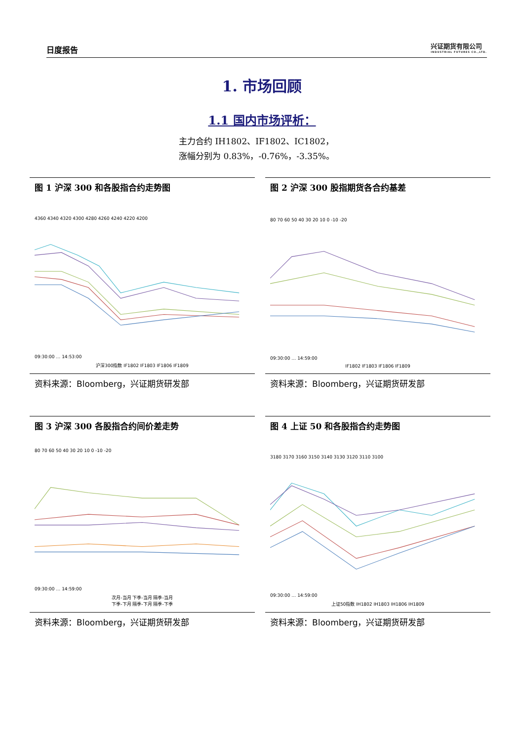日度报告
兴证期货有限公司
INDUSTRIAL FUTURES CO.,LTD.
1. 市场回顾
1.1 国内市场评析：
主力合约 IH1802、IF1802、IC1802，
涨幅分别为 0.83%，-0.76%，-3.35%。
图 1 沪深 300 和各股指合约走势图
4360 4340 4320 4300 4280 4260 4240 4220 4200
09:30:00 … 14:53:00
沪深300指数 IF1802 IF1803 IF1806 IF1809
资料来源：Bloomberg，兴证期货研发部
图 2 沪深 300 股指期货各合约基差
80 70 60 50 40 30 20 10 0 -10 -20
09:30:00 … 14:59:00
IF1802 IF1803 IF1806 IF1809
资料来源：Bloomberg，兴证期货研发部
图 3 沪深 300 各股指合约间价差走势
80 70 60 50 40 30 20 10 0 -10 -20
09:30:00 … 14:59:00
次月-当月 下季-当月 隔季-当月
下季-下月 隔季-下月 隔季-下季
资料来源：Bloomberg，兴证期货研发部
图 4 上证 50 和各股指合约走势图
3180 3170 3160 3150 3140 3130 3120 3110 3100
09:30:00 … 14:59:00
上证50指数 IH1802 IH1803 IH1806 IH1809
资料来源：Bloomberg，兴证期货研发部